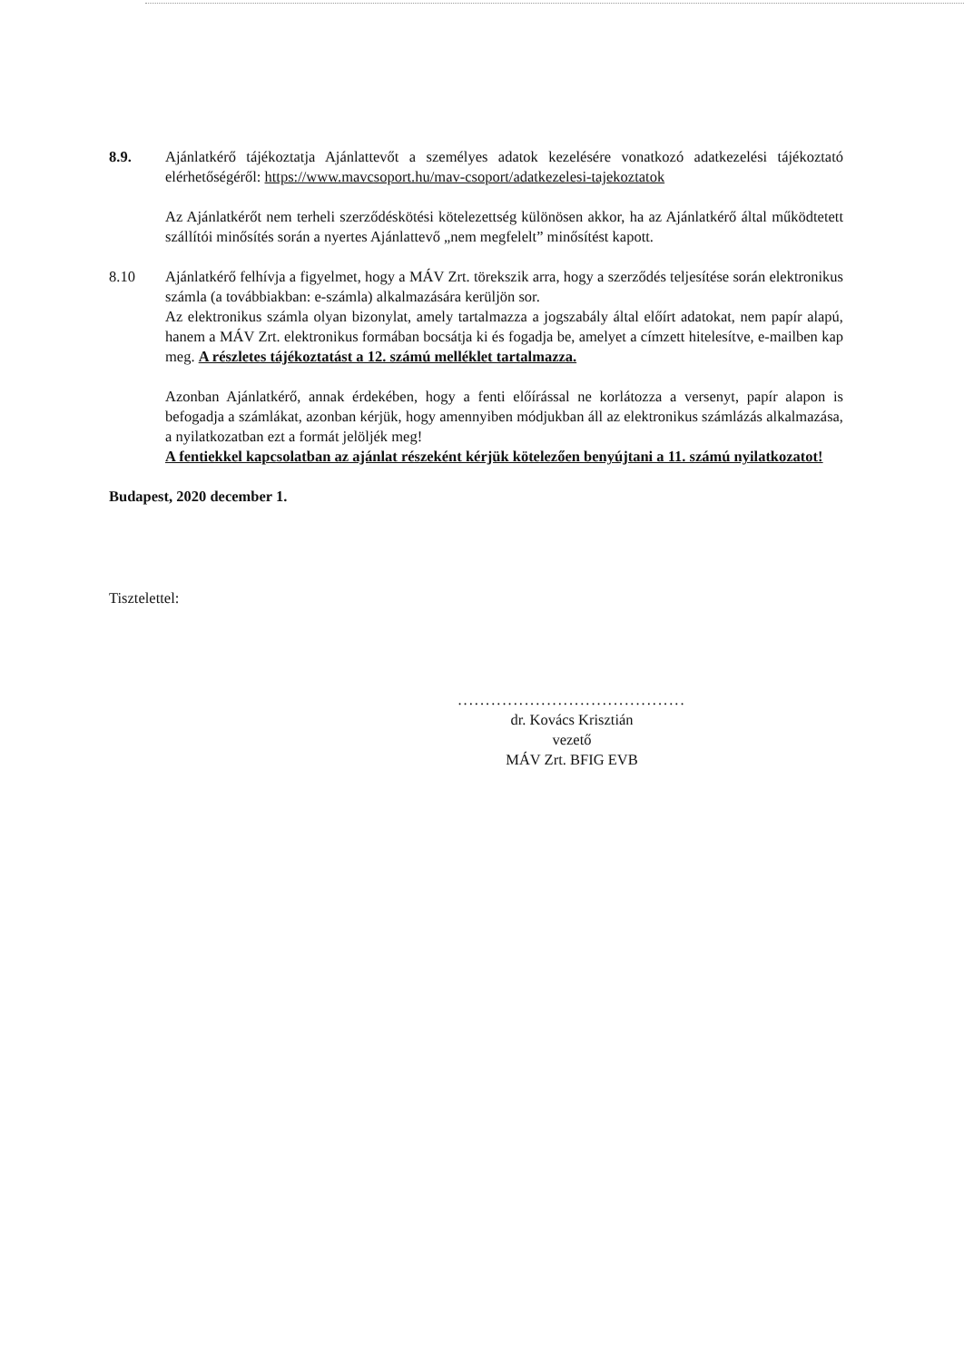8.9. Ajánlatkérő tájékoztatja Ajánlattevőt a személyes adatok kezelésére vonatkozó adatkezelési tájékoztató elérhetőségéről: https://www.mavcsoport.hu/mav-csoport/adatkezelesi-tajekoztatok
Az Ajánlatkérőt nem terheli szerződéskötési kötelezettség különösen akkor, ha az Ajánlatkérő által működtetett szállítói minősítés során a nyertes Ajánlattevő „nem megfelelt” minősítést kapott.
8.10 Ajánlatkérő felhívja a figyelmet, hogy a MÁV Zrt. törekszik arra, hogy a szerződés teljesítése során elektronikus számla (a továbbiakban: e-számla) alkalmazására kerüljön sor.
Az elektronikus számla olyan bizonylat, amely tartalmazza a jogszabály által előírt adatokat, nem papír alapú, hanem a MÁV Zrt. elektronikus formában bocsátja ki és fogadja be, amelyet a címzett hitelesítve, e-mailben kap meg. A részletes tájékoztatást a 12. számú melléklet tartalmazza.
Azonban Ajánlatkérő, annak érdekében, hogy a fenti előírással ne korlátozza a versenyt, papír alapon is befogadja a számlákat, azonban kérjük, hogy amennyiben módjukban áll az elektronikus számlázás alkalmazása, a nyilatkozatban ezt a formát jelöljék meg!
A fentiekkel kapcsolatban az ajánlat részeként kérjük kötelezően benyújtani a 11. számú nyilatkozatot!
Budapest, 2020 december 1.
Tisztelettel:
.........................................
dr. Kovács Krisztián
vezető
MÁV Zrt. BFIG EVB